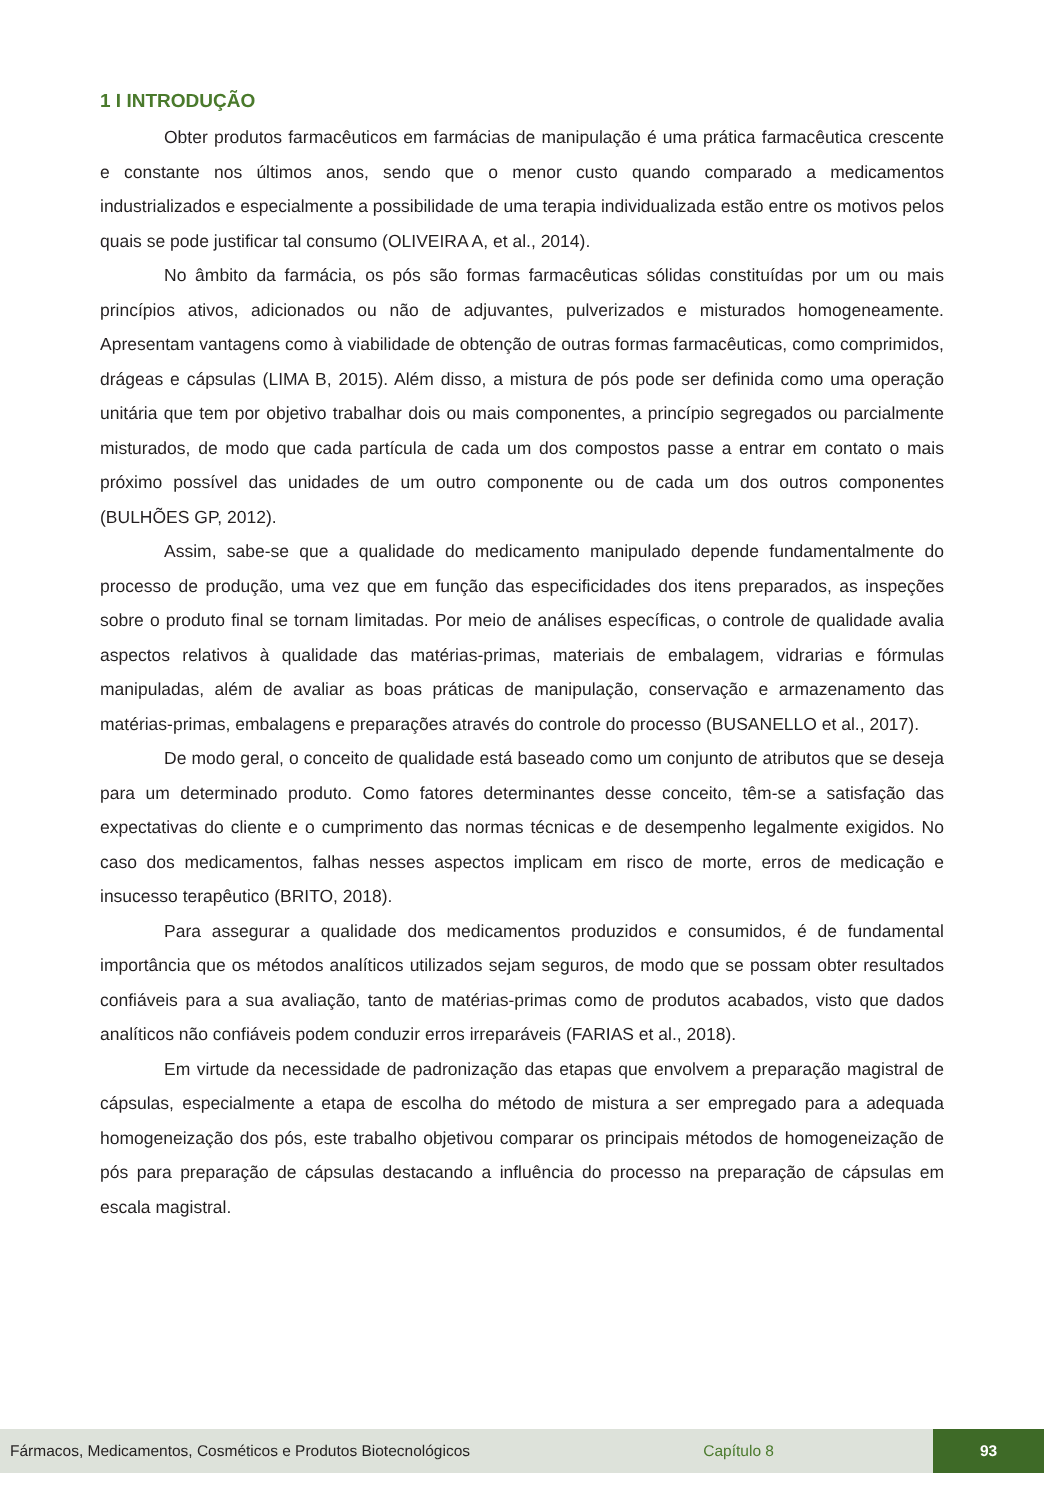1 I INTRODUÇÃO
Obter produtos farmacêuticos em farmácias de manipulação é uma prática farmacêutica crescente e constante nos últimos anos, sendo que o menor custo quando comparado a medicamentos industrializados e especialmente a possibilidade de uma terapia individualizada estão entre os motivos pelos quais se pode justificar tal consumo (OLIVEIRA A, et al., 2014).
No âmbito da farmácia, os pós são formas farmacêuticas sólidas constituídas por um ou mais princípios ativos, adicionados ou não de adjuvantes, pulverizados e misturados homogeneamente. Apresentam vantagens como à viabilidade de obtenção de outras formas farmacêuticas, como comprimidos, drágeas e cápsulas (LIMA B, 2015). Além disso, a mistura de pós pode ser definida como uma operação unitária que tem por objetivo trabalhar dois ou mais componentes, a princípio segregados ou parcialmente misturados, de modo que cada partícula de cada um dos compostos passe a entrar em contato o mais próximo possível das unidades de um outro componente ou de cada um dos outros componentes (BULHÕES GP, 2012).
Assim, sabe-se que a qualidade do medicamento manipulado depende fundamentalmente do processo de produção, uma vez que em função das especificidades dos itens preparados, as inspeções sobre o produto final se tornam limitadas. Por meio de análises específicas, o controle de qualidade avalia aspectos relativos à qualidade das matérias-primas, materiais de embalagem, vidrarias e fórmulas manipuladas, além de avaliar as boas práticas de manipulação, conservação e armazenamento das matérias-primas, embalagens e preparações através do controle do processo (BUSANELLO et al., 2017).
De modo geral, o conceito de qualidade está baseado como um conjunto de atributos que se deseja para um determinado produto. Como fatores determinantes desse conceito, têm-se a satisfação das expectativas do cliente e o cumprimento das normas técnicas e de desempenho legalmente exigidos. No caso dos medicamentos, falhas nesses aspectos implicam em risco de morte, erros de medicação e insucesso terapêutico (BRITO, 2018).
Para assegurar a qualidade dos medicamentos produzidos e consumidos, é de fundamental importância que os métodos analíticos utilizados sejam seguros, de modo que se possam obter resultados confiáveis para a sua avaliação, tanto de matérias-primas como de produtos acabados, visto que dados analíticos não confiáveis podem conduzir erros irreparáveis (FARIAS et al., 2018).
Em virtude da necessidade de padronização das etapas que envolvem a preparação magistral de cápsulas, especialmente a etapa de escolha do método de mistura a ser empregado para a adequada homogeneização dos pós, este trabalho objetivou comparar os principais métodos de homogeneização de pós para preparação de cápsulas destacando a influência do processo na preparação de cápsulas em escala magistral.
Fármacos, Medicamentos, Cosméticos e Produtos Biotecnológicos Capítulo 8 93